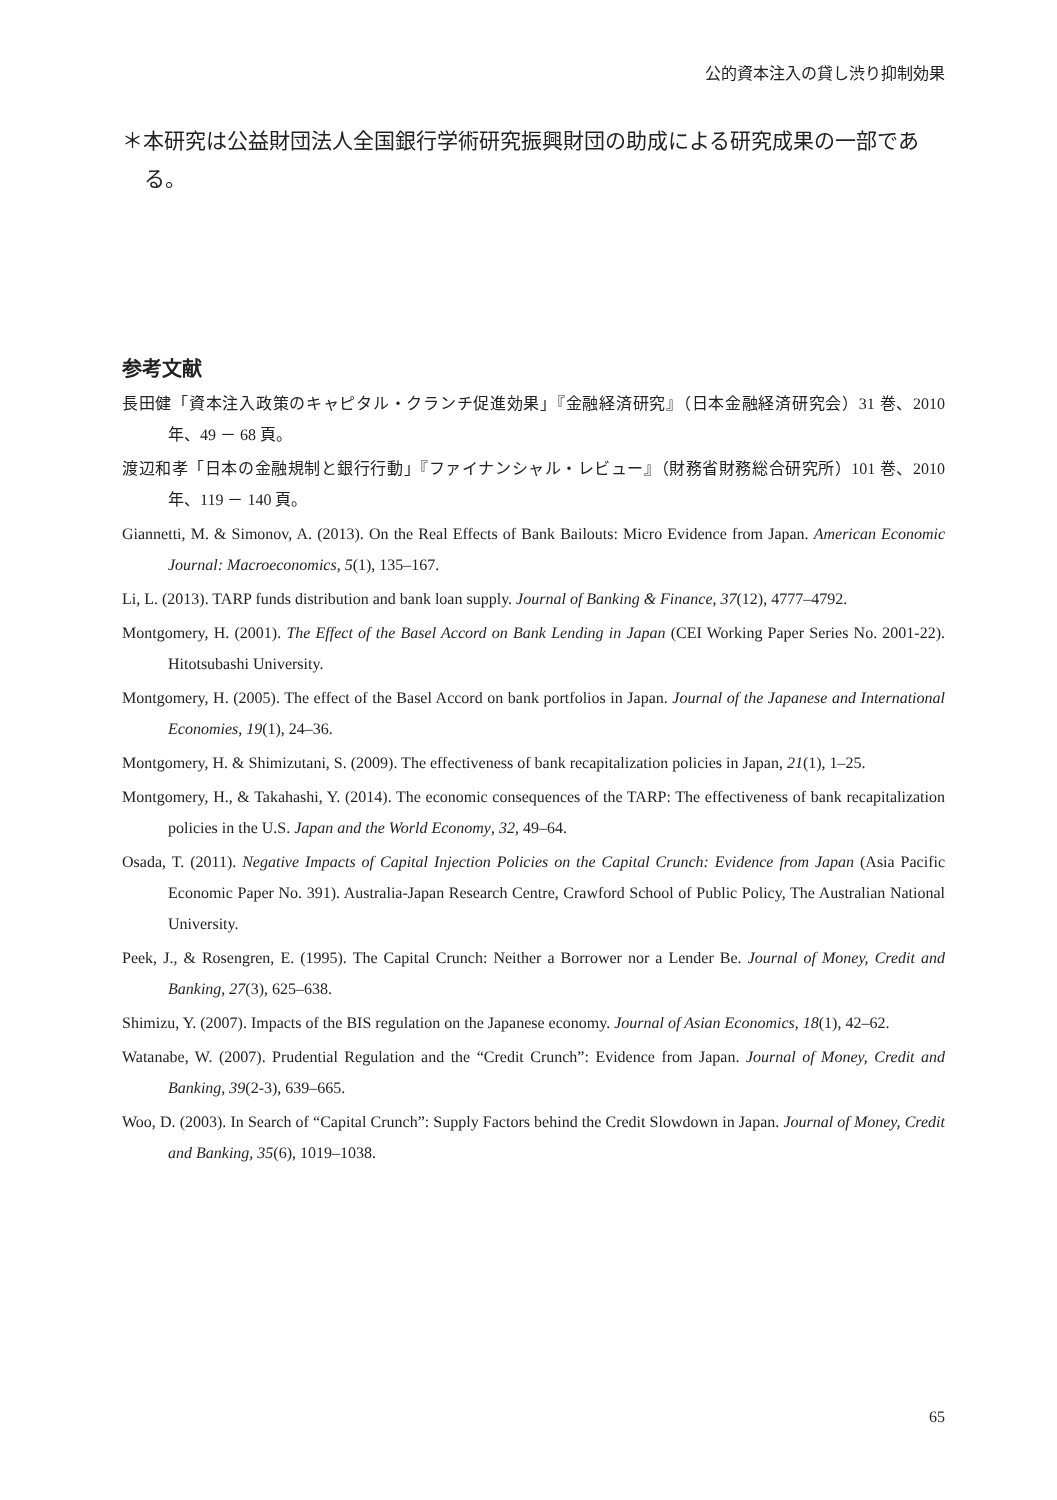公的資本注入の貸し渋り抑制効果
＊本研究は公益財団法人全国銀行学術研究振興財団の助成による研究成果の一部である。
参考文献
長田健「資本注入政策のキャピタル・クランチ促進効果」『金融経済研究』（日本金融経済研究会）31 巻、2010 年、49 － 68 頁。
渡辺和孝「日本の金融規制と銀行行動」『ファイナンシャル・レビュー』（財務省財務総合研究所）101 巻、2010 年、119 － 140 頁。
Giannetti, M. & Simonov, A. (2013). On the Real Effects of Bank Bailouts: Micro Evidence from Japan. American Economic Journal: Macroeconomics, 5(1), 135–167.
Li, L. (2013). TARP funds distribution and bank loan supply. Journal of Banking & Finance, 37(12), 4777–4792.
Montgomery, H. (2001). The Effect of the Basel Accord on Bank Lending in Japan (CEI Working Paper Series No. 2001-22). Hitotsubashi University.
Montgomery, H. (2005). The effect of the Basel Accord on bank portfolios in Japan. Journal of the Japanese and International Economies, 19(1), 24–36.
Montgomery, H. & Shimizutani, S. (2009). The effectiveness of bank recapitalization policies in Japan, 21(1), 1–25.
Montgomery, H., & Takahashi, Y. (2014). The economic consequences of the TARP: The effectiveness of bank recapitalization policies in the U.S. Japan and the World Economy, 32, 49–64.
Osada, T. (2011). Negative Impacts of Capital Injection Policies on the Capital Crunch: Evidence from Japan (Asia Pacific Economic Paper No. 391). Australia-Japan Research Centre, Crawford School of Public Policy, The Australian National University.
Peek, J., & Rosengren, E. (1995). The Capital Crunch: Neither a Borrower nor a Lender Be. Journal of Money, Credit and Banking, 27(3), 625–638.
Shimizu, Y. (2007). Impacts of the BIS regulation on the Japanese economy. Journal of Asian Economics, 18(1), 42–62.
Watanabe, W. (2007). Prudential Regulation and the “Credit Crunch”: Evidence from Japan. Journal of Money, Credit and Banking, 39(2-3), 639–665.
Woo, D. (2003). In Search of “Capital Crunch”: Supply Factors behind the Credit Slowdown in Japan. Journal of Money, Credit and Banking, 35(6), 1019–1038.
65